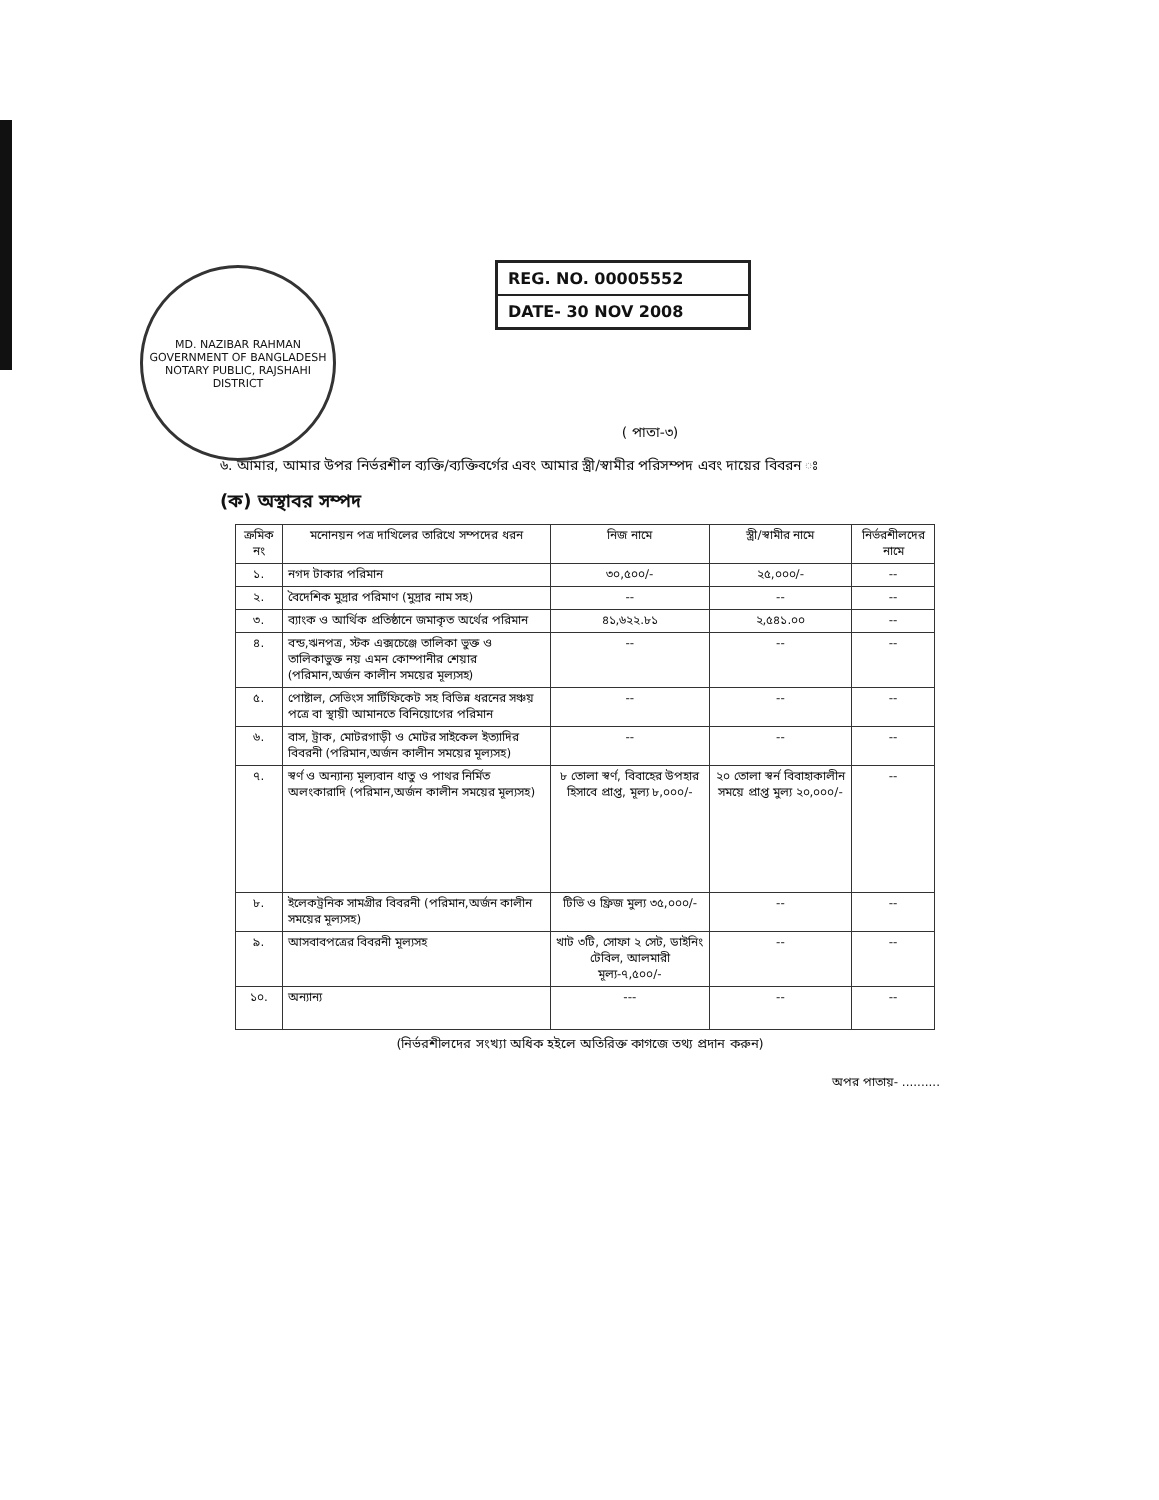MD. NAZIBAR RAHMAN
GOVERNMENT OF BANGLADESH
NOTARY PUBLIC, RAJSHAHI DISTRICT
REG. NO. 00005552
DATE- 30 NOV 2008
( পাতা-৩)
৬. আমার, আমার উপর নির্ভরশীল ব্যক্তি/ব্যক্তিবর্গের এবং আমার স্ত্রী/স্বামীর পরিসম্পদ এবং দায়ের বিবরন ঃ
(ক) অস্থাবর সম্পদ
| ক্রমিক নং | মনোনয়ন পত্র দাখিলের তারিখে সম্পদের ধরন | নিজ নামে | স্ত্রী/স্বামীর নামে | নির্ভরশীলদের নামে |
| --- | --- | --- | --- | --- |
| ১. | নগদ টাকার পরিমান | ৩০,৫০০/- | ২৫,০০০/- | -- |
| ২. | বৈদেশিক মুদ্রার পরিমাণ (মুদ্রার নাম সহ) | -- | -- | -- |
| ৩. | ব্যাংক ও আর্থিক প্রতিষ্ঠানে জমাকৃত অর্থের পরিমান | ৪১,৬২২.৮১ | ২,৫৪১.০০ | -- |
| ৪. | বন্ড,ঋনপত্র, স্টক এক্সচেঞ্জে তালিকা ভুক্ত ও তালিকাভুক্ত নয় এমন কোম্পানীর শেয়ার (পরিমান,অর্জন কালীন সময়ের মূল্যসহ) | -- | -- | -- |
| ৫. | পোষ্টাল, সেভিংস সার্টিফিকেট সহ বিভিন্ন ধরনের সঞ্চয় পত্রে বা স্থায়ী আমানতে বিনিয়োগের পরিমান | -- | -- | -- |
| ৬. | বাস, ট্রাক, মোটরগাড়ী ও মোটর সাইকেল ইত্যাদির বিবরনী (পরিমান,অর্জন কালীন সময়ের মূল্যসহ) | -- | -- | -- |
| ৭. | স্বর্ণ ও অন্যান্য মূল্যবান ধাতু ও পাথর নির্মিত অলংকারাদি (পরিমান,অর্জন কালীন সময়ের মূল্যসহ) | ৮ তোলা স্বর্ণ, বিবাহের উপহার হিসাবে প্রাপ্ত, মূল্য ৮,০০০/- | ২০ তোলা স্বর্ন বিবাহাকালীন সময়ে প্রাপ্ত মুল্য ২০,০০০/- | -- |
| ৮. | ইলেকট্রনিক সামগ্রীর বিবরনী (পরিমান,অর্জন কালীন সময়ের মূল্যসহ) | টিভি ও ফ্রিজ মুল্য ৩৫,০০০/- | -- | -- |
| ৯. | আসবাবপত্রের বিবরনী মূল্যসহ | খাট ৩টি, সোফা ২ সেট, ডাইনিং টেবিল, আলমারী মূল্য-৭,৫০০/- | -- | -- |
| ১০. | অন্যান্য | --- | -- | -- |
(নির্ভরশীলদের সংখ্যা অধিক হইলে অতিরিক্ত কাগজে তথ্য প্রদান করুন)
অপর পাতায়- ..........